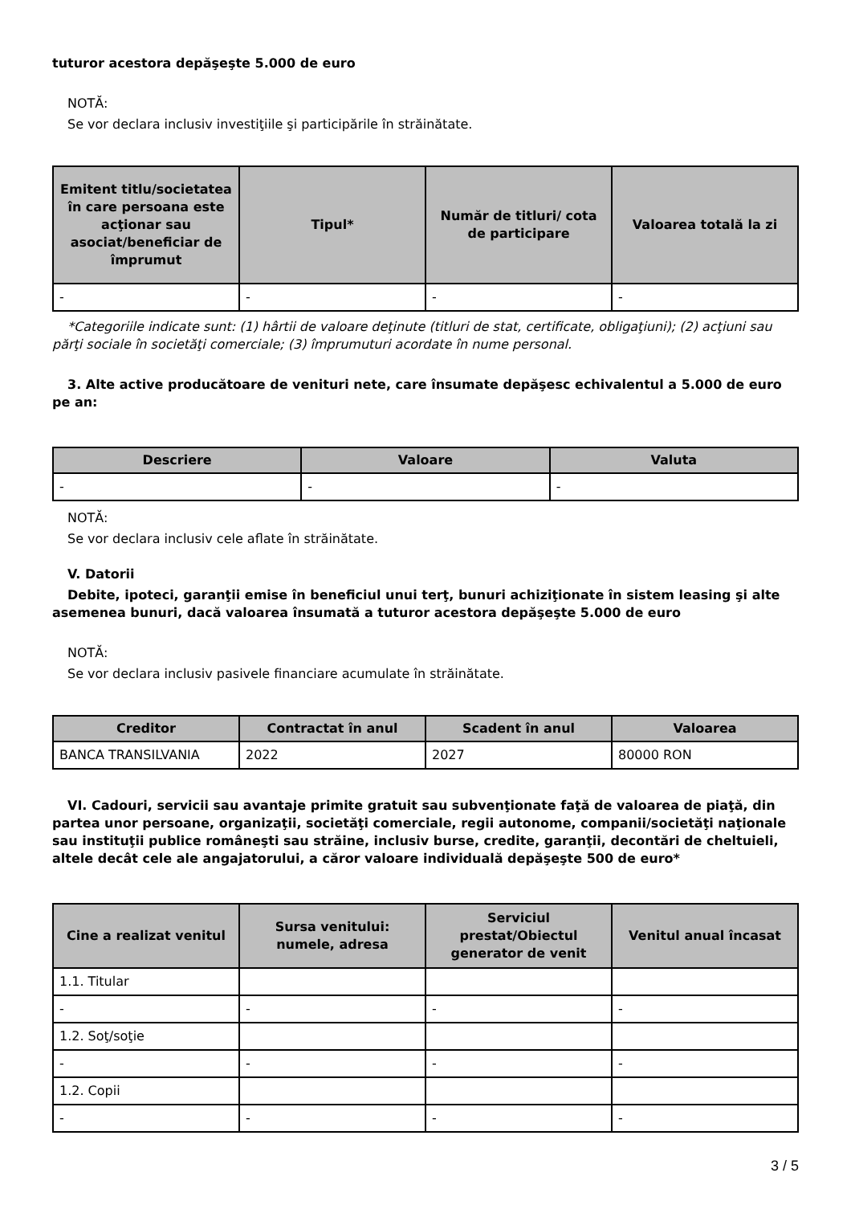tuturor acestora depăşeşte 5.000 de euro
NOTĂ:
Se vor declara inclusiv investiţiile şi participările în străinătate.
| Emitent titlu/societatea în care persoana este acţionar sau asociat/beneficiar de împrumut | Tipul* | Număr de titluri/ cota de participare | Valoarea totală la zi |
| --- | --- | --- | --- |
| - | - | - | - |
*Categoriile indicate sunt: (1) hârtii de valoare deţinute (titluri de stat, certificate, obligaţiuni); (2) acţiuni sau
părţi sociale în societăţi comerciale; (3) împrumuturi acordate în nume personal.
3. Alte active producătoare de venituri nete, care însumate depăşesc echivalentul a 5.000 de euro
pe an:
| Descriere | Valoare | Valuta |
| --- | --- | --- |
| - | - | - |
NOTĂ:
Se vor declara inclusiv cele aflate în străinătate.
V. Datorii
Debite, ipoteci, garanţii emise în beneficiul unui terţ, bunuri achiziţionate în sistem leasing şi alte
asemenea bunuri, dacă valoarea însumată a tuturor acestora depăşeşte 5.000 de euro
NOTĂ:
Se vor declara inclusiv pasivele financiare acumulate în străinătate.
| Creditor | Contractat în anul | Scadent în anul | Valoarea |
| --- | --- | --- | --- |
| BANCA TRANSILVANIA | 2022 | 2027 | 80000 RON |
VI. Cadouri, servicii sau avantaje primite gratuit sau subvenţionate faţă de valoarea de piaţă, din
partea unor persoane, organizaţii, societăţi comerciale, regii autonome, companii/societăţi naţionale sau instituţii publice româneşti sau străine, inclusiv burse, credite, garanţii, decontări de cheltuieli, altele decât cele ale angajatorului, a căror valoare individuală depăşeşte 500 de euro*
| Cine a realizat venitul | Sursa venitului: numele, adresa | Serviciul prestat/Obiectul generator de venit | Venitul anual încasat |
| --- | --- | --- | --- |
| 1.1. Titular | | | |
| - | - | - | - |
| 1.2. Soţ/soţie | | | |
| - | - | - | - |
| 1.2. Copii | | | |
| - | - | - | - |
3 / 5